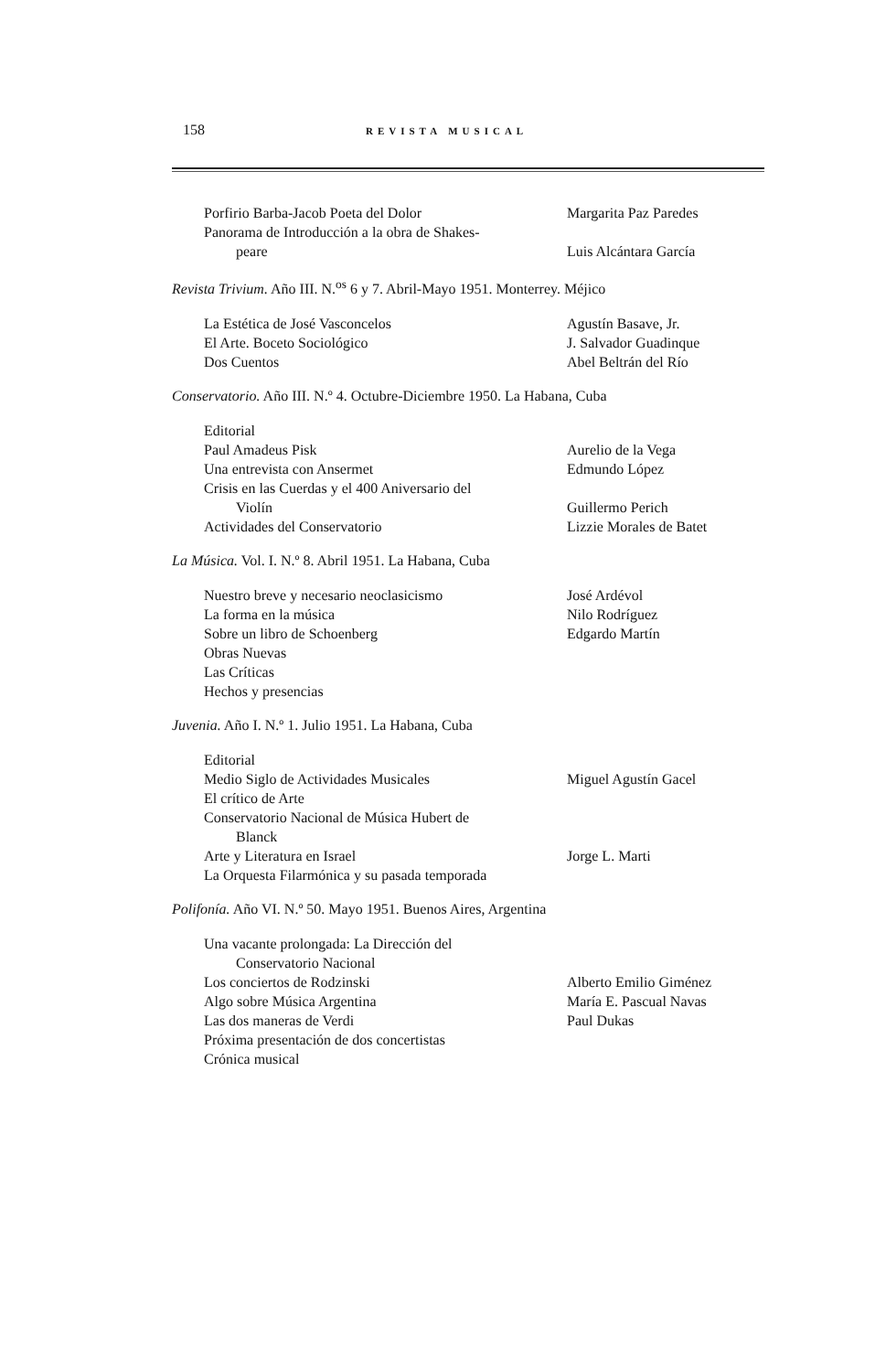158 REVISTA MUSICAL
| Porfirio Barba-Jacob Poeta del Dolor | Margarita Paz Paredes |
| Panorama de Introducción a la obra de Shakes- peare | Luis Alcántara García |
Revista Trivium. Año III. N.<sup>os</sup> 6 y 7. Abril-Mayo 1951. Monterrey. Méjico
| La Estética de José Vasconcelos | Agustín Basave, Jr. |
| El Arte. Boceto Sociológico | J. Salvador Guadinque |
| Dos Cuentos | Abel Beltrán del Río |
Conservatorio. Año III. N.º 4. Octubre-Diciembre 1950. La Habana, Cuba
| Editorial | |
| Paul Amadeus Pisk | Aurelio de la Vega |
| Una entrevista con Ansermet | Edmundo López |
| Crisis en las Cuerdas y el 400 Aniversario del Violín | Guillermo Perich |
| Actividades del Conservatorio | Lizzie Morales de Batet |
La Música. Vol. I. N.º 8. Abril 1951. La Habana, Cuba
| Nuestro breve y necesario neoclasicismo | José Ardévol |
| La forma en la música | Nilo Rodríguez |
| Sobre un libro de Schoenberg | Edgardo Martín |
| Obras Nuevas | |
| Las Críticas | |
| Hechos y presencias | |
Juvenia. Año I. N.º 1. Julio 1951. La Habana, Cuba
| Editorial | |
| Medio Siglo de Actividades Musicales | Miguel Agustín Gacel |
| El crítico de Arte | |
| Conservatorio Nacional de Música Hubert de Blanck | |
| Arte y Literatura en Israel | Jorge L. Marti |
| La Orquesta Filarmónica y su pasada temporada | |
Polifonía. Año VI. N.º 50. Mayo 1951. Buenos Aires, Argentina
| Una vacante prolongada: La Dirección del Conservatorio Nacional | |
| Los conciertos de Rodzinski | Alberto Emilio Giménez |
| Algo sobre Música Argentina | María E. Pascual Navas |
| Las dos maneras de Verdi | Paul Dukas |
| Próxima presentación de dos concertistas | |
| Crónica musical | |